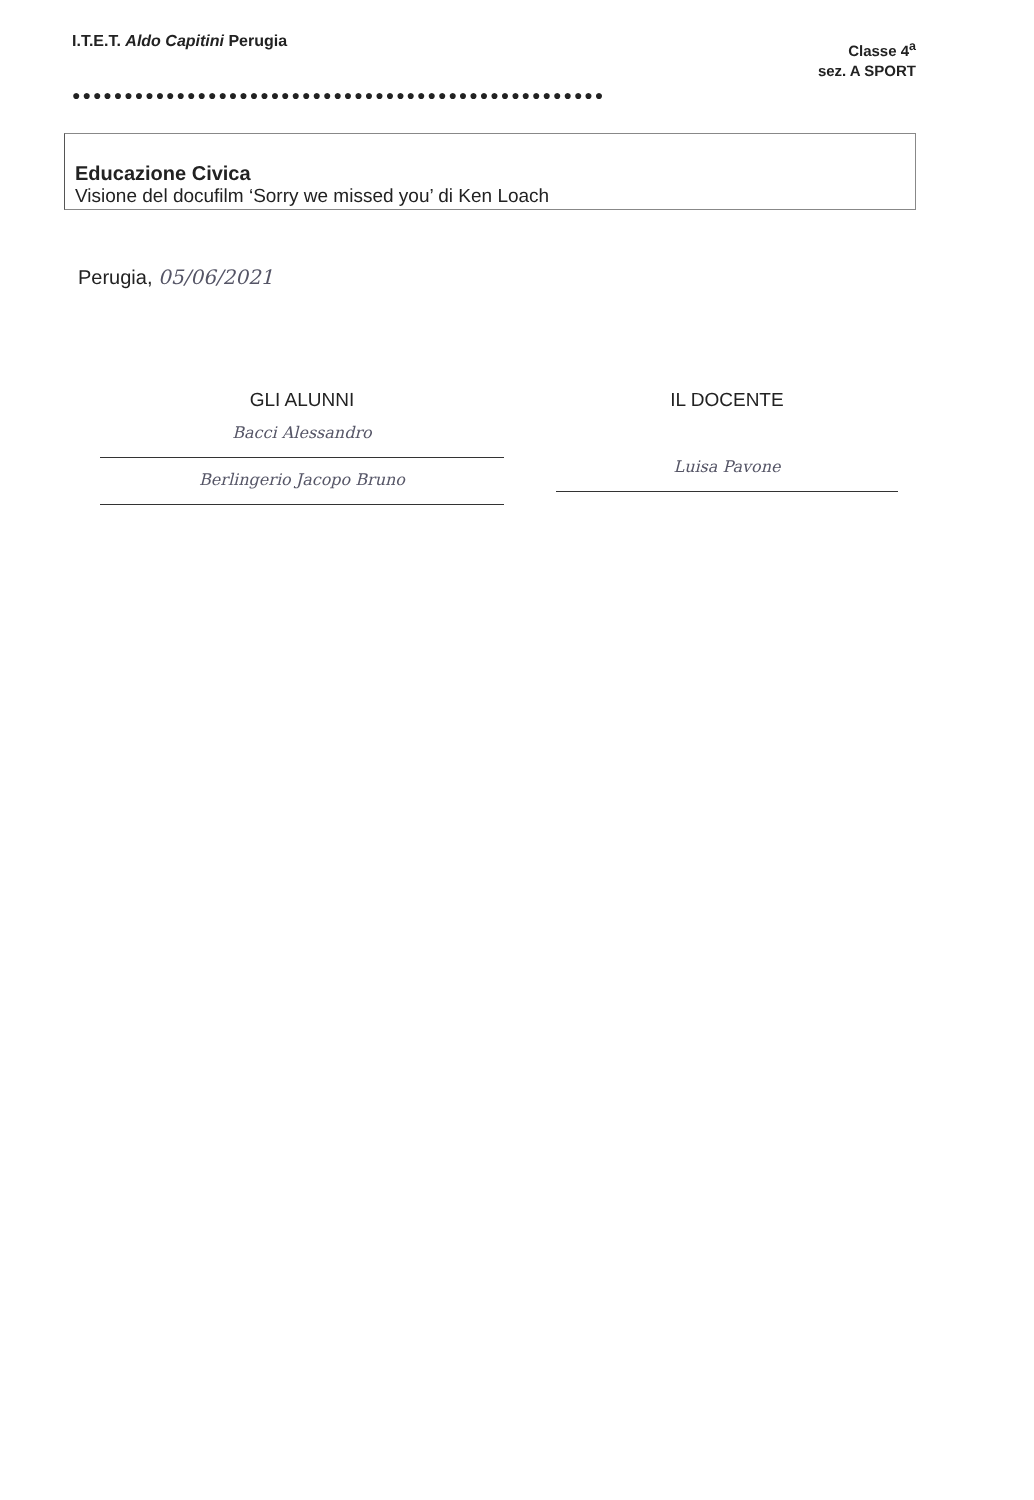I.T.E.T. Aldo Capitini Perugia
Classe 4<sup>a</sup>
sez. A SPORT
●●●●●●●●●●●●●●●●●●●●●●●●●●●●●●●●●●●●●●●●●●●●●●●●●●●
Educazione Civica
Visione del docufilm ‘Sorry we missed you’ di Ken Loach
Perugia, 05/06/2021
GLI ALUNNI
Bacci Alessandro
Berlingerio Jacopo Bruno
IL DOCENTE
Luisa Pavone